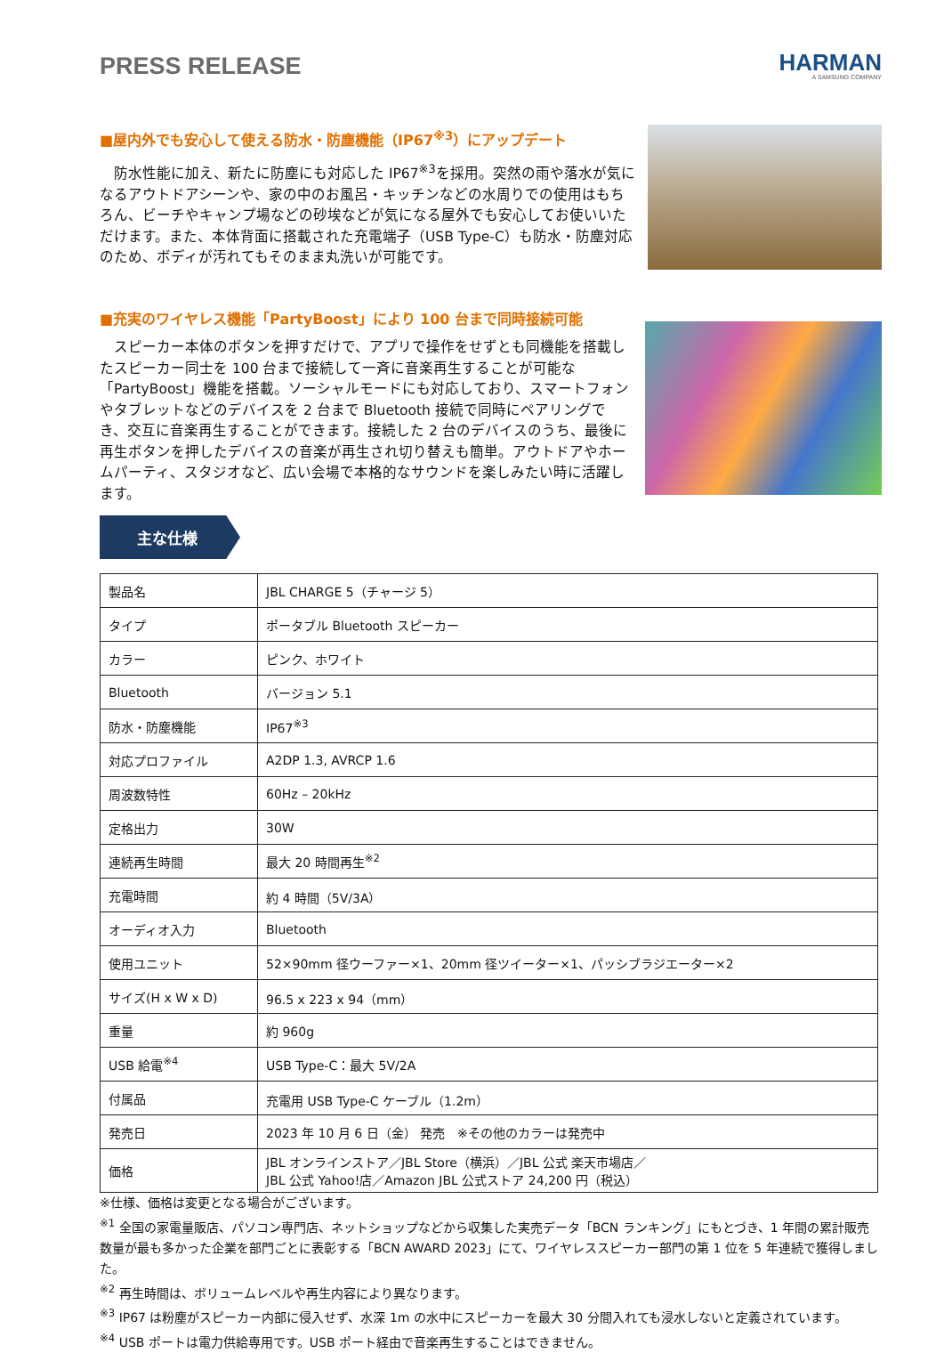PRESS RELEASE
HARMAN
A SAMSUNG COMPANY
■屋内外でも安心して使える防水・防塵機能（IP67<sup>※3</sup>）にアップデート
　防水性能に加え、新たに防塵にも対応した IP67<sup>※3</sup>を採用。突然の雨や落水が気になるアウトドアシーンや、家の中のお風呂・キッチンなどの水周りでの使用はもちろん、ビーチやキャンプ場などの砂埃などが気になる屋外でも安心してお使いいただけます。また、本体背面に搭載された充電端子（USB Type-C）も防水・防塵対応のため、ボディが汚れてもそのまま丸洗いが可能です。
■充実のワイヤレス機能「PartyBoost」により 100 台まで同時接続可能
　スピーカー本体のボタンを押すだけで、アプリで操作をせずとも同機能を搭載したスピーカー同士を 100 台まで接続して一斉に音楽再生することが可能な「PartyBoost」機能を搭載。ソーシャルモードにも対応しており、スマートフォンやタブレットなどのデバイスを 2 台まで Bluetooth 接続で同時にペアリングでき、交互に音楽再生することができます。接続した 2 台のデバイスのうち、最後に再生ボタンを押したデバイスの音楽が再生され切り替えも簡単。アウトドアやホームパーティ、スタジオなど、広い会場で本格的なサウンドを楽しみたい時に活躍します。
主な仕様
| 製品名 | JBL CHARGE 5（チャージ 5） |
| タイプ | ポータブル Bluetooth スピーカー |
| カラー | ピンク、ホワイト |
| Bluetooth | バージョン 5.1 |
| 防水・防塵機能 | IP67<sup>※3</sup> |
| 対応プロファイル | A2DP 1.3, AVRCP 1.6 |
| 周波数特性 | 60Hz – 20kHz |
| 定格出力 | 30W |
| 連続再生時間 | 最大 20 時間再生<sup>※2</sup> |
| 充電時間 | 約 4 時間（5V/3A） |
| オーディオ入力 | Bluetooth |
| 使用ユニット | 52×90mm 径ウーファー×1、20mm 径ツイーター×1、パッシブラジエーター×2 |
| サイズ(H x W x D) | 96.5 x 223 x 94（mm） |
| 重量 | 約 960g |
| USB 給電<sup>※4</sup> | USB Type-C：最大 5V/2A |
| 付属品 | 充電用 USB Type-C ケーブル（1.2m） |
| 発売日 | 2023 年 10 月 6 日（金） 発売 ※その他のカラーは発売中 |
| 価格 | JBL オンラインストア／JBL Store（横浜）／JBL 公式 楽天市場店／ JBL 公式 Yahoo!店／Amazon JBL 公式ストア 24,200 円（税込） |
※仕様、価格は変更となる場合がございます。
<sup>※1</sup> 全国の家電量販店、パソコン専門店、ネットショップなどから収集した実売データ「BCN ランキング」にもとづき、1 年間の累計販売数量が最も多かった企業を部門ごとに表彰する「BCN AWARD 2023」にて、ワイヤレススピーカー部門の第 1 位を 5 年連続で獲得しました。
<sup>※2</sup> 再生時間は、ボリュームレベルや再生内容により異なります。
<sup>※3</sup> IP67 は粉塵がスピーカー内部に侵入せず、水深 1m の水中にスピーカーを最大 30 分間入れても浸水しないと定義されています。
<sup>※4</sup> USB ポートは電力供給専用です。USB ポート経由で音楽再生することはできません。